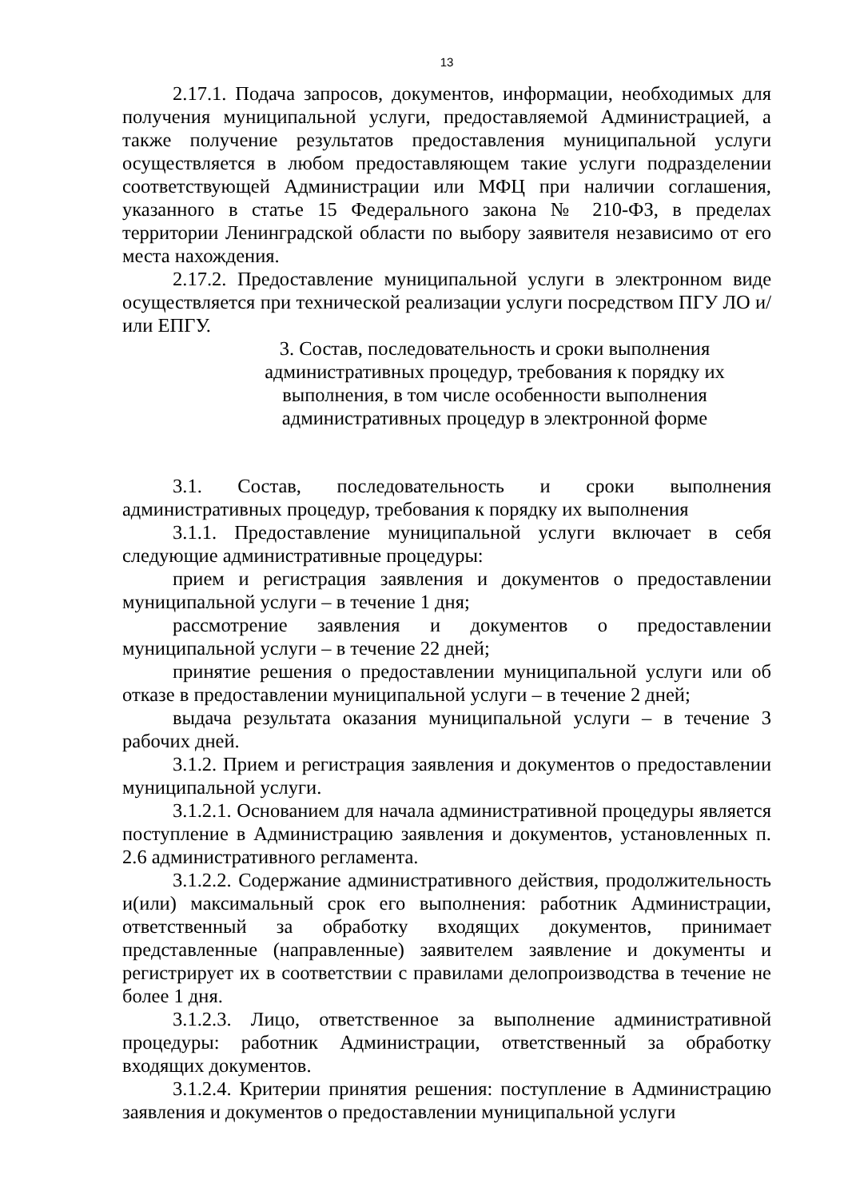13
2.17.1. Подача запросов, документов, информации, необходимых для получения муниципальной услуги, предоставляемой Администрацией, а также получение результатов предоставления муниципальной услуги осуществляется в любом предоставляющем такие услуги подразделении соответствующей Администрации или МФЦ при наличии соглашения, указанного в статье 15 Федерального закона № 210-ФЗ, в пределах территории Ленинградской области по выбору заявителя независимо от его места нахождения.
2.17.2. Предоставление муниципальной услуги в электронном виде осуществляется при технической реализации услуги посредством ПГУ ЛО и/или ЕПГУ.
3. Состав, последовательность и сроки выполнения
административных процедур, требования к порядку их
выполнения, в том числе особенности выполнения
административных процедур в электронной форме
3.1. Состав, последовательность и сроки выполнения административных процедур, требования к порядку их выполнения
3.1.1. Предоставление муниципальной услуги включает в себя следующие административные процедуры:
прием и регистрация заявления и документов о предоставлении муниципальной услуги – в течение 1 дня;
рассмотрение заявления и документов о предоставлении муниципальной услуги – в течение 22 дней;
принятие решения о предоставлении муниципальной услуги или об отказе в предоставлении муниципальной услуги – в течение 2 дней;
выдача результата оказания муниципальной услуги – в течение 3 рабочих дней.
3.1.2. Прием и регистрация заявления и документов о предоставлении муниципальной услуги.
3.1.2.1. Основанием для начала административной процедуры является поступление в Администрацию заявления и документов, установленных п. 2.6 административного регламента.
3.1.2.2. Содержание административного действия, продолжительность и(или) максимальный срок его выполнения: работник Администрации, ответственный за обработку входящих документов, принимает представленные (направленные) заявителем заявление и документы и регистрирует их в соответствии с правилами делопроизводства в течение не более 1 дня.
3.1.2.3. Лицо, ответственное за выполнение административной процедуры: работник Администрации, ответственный за обработку входящих документов.
3.1.2.4. Критерии принятия решения: поступление в Администрацию заявления и документов о предоставлении муниципальной услуги